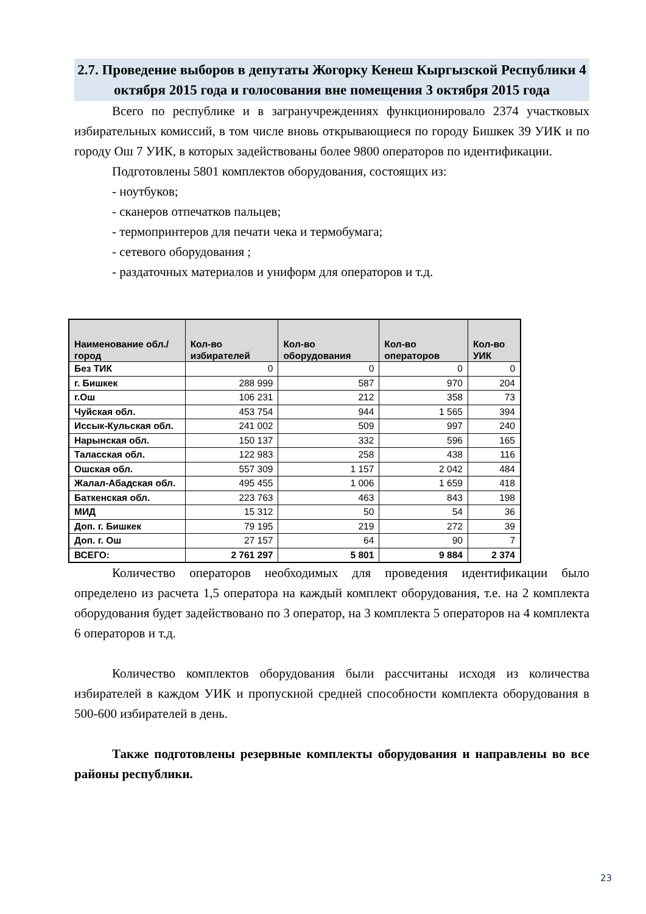2.7. Проведение выборов в депутаты Жогорку Кенеш Кыргызской Республики 4 октября 2015 года и голосования вне помещения 3 октября 2015 года
Всего по республике и в загранучреждениях функционировало 2374 участковых избирательных комиссий, в том числе вновь открывающиеся по городу Бишкек 39 УИК и по городу Ош 7 УИК, в которых задействованы более 9800 операторов по идентификации.
Подготовлены 5801 комплектов оборудования, состоящих из:
- ноутбуков;
- сканеров отпечатков пальцев;
- термопринтеров для печати чека и термобумага;
- сетевого оборудования ;
- раздаточных материалов и униформ для операторов и т.д.
| Наименование обл./ город | Кол-во избирателей | Кол-во оборудования | Кол-во операторов | Кол-во УИК |
| --- | --- | --- | --- | --- |
| Без ТИК | 0 | 0 | 0 | 0 |
| г. Бишкек | 288 999 | 587 | 970 | 204 |
| г.Ош | 106 231 | 212 | 358 | 73 |
| Чуйская обл. | 453 754 | 944 | 1 565 | 394 |
| Иссык-Кульская обл. | 241 002 | 509 | 997 | 240 |
| Нарынская обл. | 150 137 | 332 | 596 | 165 |
| Таласская обл. | 122 983 | 258 | 438 | 116 |
| Ошская обл. | 557 309 | 1 157 | 2 042 | 484 |
| Жалал-Абадская обл. | 495 455 | 1 006 | 1 659 | 418 |
| Баткенская обл. | 223 763 | 463 | 843 | 198 |
| МИД | 15 312 | 50 | 54 | 36 |
| Доп. г. Бишкек | 79 195 | 219 | 272 | 39 |
| Доп. г. Ош | 27 157 | 64 | 90 | 7 |
| ВСЕГО: | 2 761 297 | 5 801 | 9 884 | 2 374 |
Количество операторов необходимых для проведения идентификации было определено из расчета 1,5 оператора на каждый комплект оборудования, т.е. на 2 комплекта оборудования будет задействовано по 3 оператор, на 3 комплекта 5 операторов на 4 комплекта 6 операторов и т.д.
Количество комплектов оборудования были рассчитаны исходя из количества избирателей в каждом УИК и пропускной средней способности комплекта оборудования в 500-600 избирателей в день.
Также подготовлены резервные комплекты оборудования и направлены во все районы республики.
23